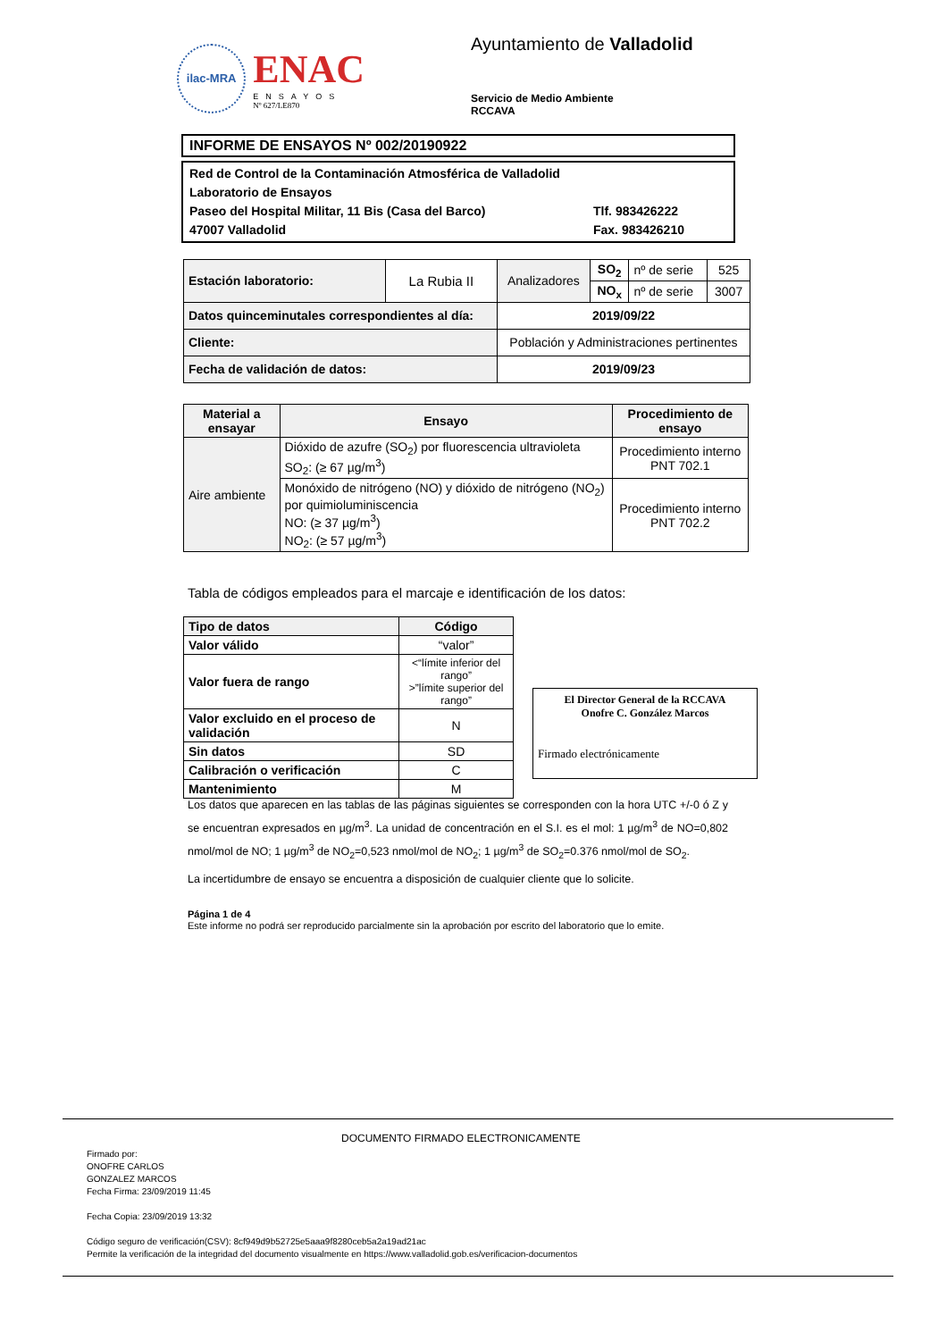ilac-MRA
ENAC
ENSAYOS
Nº 627/LE870
Ayuntamiento de Valladolid
Servicio de Medio Ambiente
RCCAVA
INFORME DE ENSAYOS Nº 002/20190922
Red de Control de la Contaminación Atmosférica de Valladolid
Laboratorio de Ensayos
Paseo del Hospital Militar, 11 Bis (Casa del Barco) Tlf. 983426222
47007 Valladolid Fax. 983426210
| Estación laboratorio: | La Rubia II | Analizadores | SO<sub>2</sub> | nº de serie | 525 |
| | | | NO<sub>x</sub> | nº de serie | 3007 |
| Datos quinceminutales correspondientes al día: | | 2019/09/22 | | | |
| Cliente: | | Población y Administraciones pertinentes | | | |
| Fecha de validación de datos: | | 2019/09/23 | | | |
| Material a ensayar | Ensayo | Procedimiento de ensayo |
| --- | --- | --- |
| Aire ambiente | Dióxido de azufre (SO<sub>2</sub>) por fluorescencia ultravioleta SO<sub>2</sub>: (≥ 67 µg/m<sup>3</sup>) | Procedimiento interno PNT 702.1 |
| | Monóxido de nitrógeno (NO) y dióxido de nitrógeno (NO<sub>2</sub>) por quimioluminiscencia NO: (≥ 37 µg/m<sup>3</sup>) NO<sub>2</sub>: (≥ 57 µg/m<sup>3</sup>) | Procedimiento interno PNT 702.2 |
Tabla de códigos empleados para el marcaje e identificación de los datos:
| Tipo de datos | Código |
| --- | --- |
| Valor válido | “valor” |
| Valor fuera de rango | <“límite inferior del rango” >”límite superior del rango” |
| Valor excluido en el proceso de validación | N |
| Sin datos | SD |
| Calibración o verificación | C |
| Mantenimiento | M |
El Director General de la RCCAVA
Onofre C. González Marcos
Firmado electrónicamente
Los datos que aparecen en las tablas de las páginas siguientes se corresponden con la hora UTC +/-0 ó Z y se encuentran expresados en µg/m<sup>3</sup>. La unidad de concentración en el S.I. es el mol: 1 µg/m<sup>3</sup> de NO=0,802 nmol/mol de NO; 1 µg/m<sup>3</sup> de NO<sub>2</sub>=0,523 nmol/mol de NO<sub>2</sub>; 1 µg/m<sup>3</sup> de SO<sub>2</sub>=0.376 nmol/mol de SO<sub>2</sub>.
La incertidumbre de ensayo se encuentra a disposición de cualquier cliente que lo solicite.
Página 1 de 4
Este informe no podrá ser reproducido parcialmente sin la aprobación por escrito del laboratorio que lo emite.
DOCUMENTO FIRMADO ELECTRONICAMENTE
Firmado por:
ONOFRE CARLOS
GONZALEZ MARCOS
Fecha Firma: 23/09/2019 11:45
Fecha Copia: 23/09/2019 13:32
Código seguro de verificación(CSV): 8cf949d9b52725e5aaa9f8280ceb5a2a19ad21ac
Permite la verificación de la integridad del documento visualmente en https://www.valladolid.gob.es/verificacion-documentos